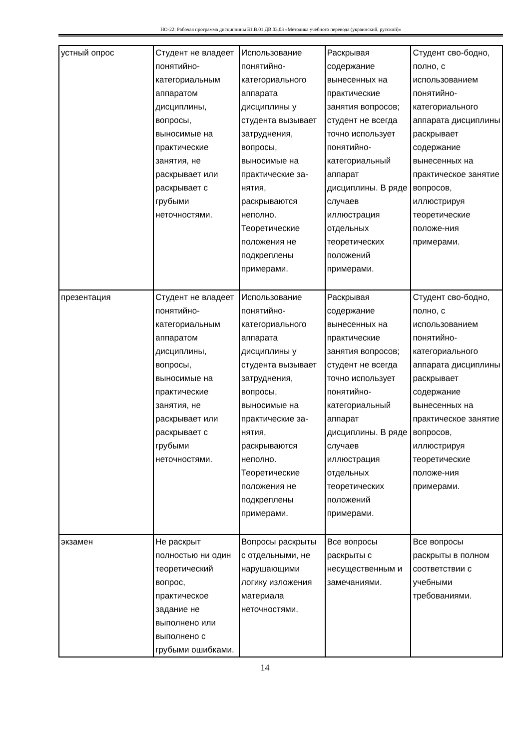НО-22: Рабочая программа дисциплины Б1.В.01.ДВ.03.03 «Методика учебного перевода (украинский, русский)»
| устный опрос | Студент не владеет понятийно-категориальным аппаратом дисциплины, вопросы, выносимые на практические занятия, не раскрывает или раскрывает с грубыми неточностями. | Использование понятийно-категориального аппарата дисциплины у студента вызывает затруднения, вопросы, выносимые на практические за-нятия, раскрываются неполно. Теоретические положения не подкреплены примерами. | Раскрывая содержание вынесенных на практические занятия вопросов; студент не всегда точно использует понятийно-категориальный аппарат дисциплины. В ряде случаев иллюстрация отдельных теоретических положений примерами. | Студент сво-бодно, полно, с использованием понятийно-категориального аппарата дисциплины раскрывает содержание вынесенных на практическое занятие вопросов, иллюстрируя теоретические положе-ния примерами. |
| презентация | Студент не владеет понятийно-категориальным аппаратом дисциплины, вопросы, выносимые на практические занятия, не раскрывает или раскрывает с грубыми неточностями. | Использование понятийно-категориального аппарата дисциплины у студента вызывает затруднения, вопросы, выносимые на практические за-нятия, раскрываются неполно. Теоретические положения не подкреплены примерами. | Раскрывая содержание вынесенных на практические занятия вопросов; студент не всегда точно использует понятийно-категориальный аппарат дисциплины. В ряде случаев иллюстрация отдельных теоретических положений примерами. | Студент сво-бодно, полно, с использованием понятийно-категориального аппарата дисциплины раскрывает содержание вынесенных на практическое занятие вопросов, иллюстрируя теоретические положе-ния примерами. |
| экзамен | Не раскрыт полностью ни один теоретический вопрос, практическое задание не выполнено или выполнено с грубыми ошибками. | Вопросы раскрыты с отдельными, не нарушающими логику изложения материала неточностями. | Все вопросы раскрыты с несущественным и замечаниями. | Все вопросы раскрыты в полном соответствии с учебными требованиями. |
14